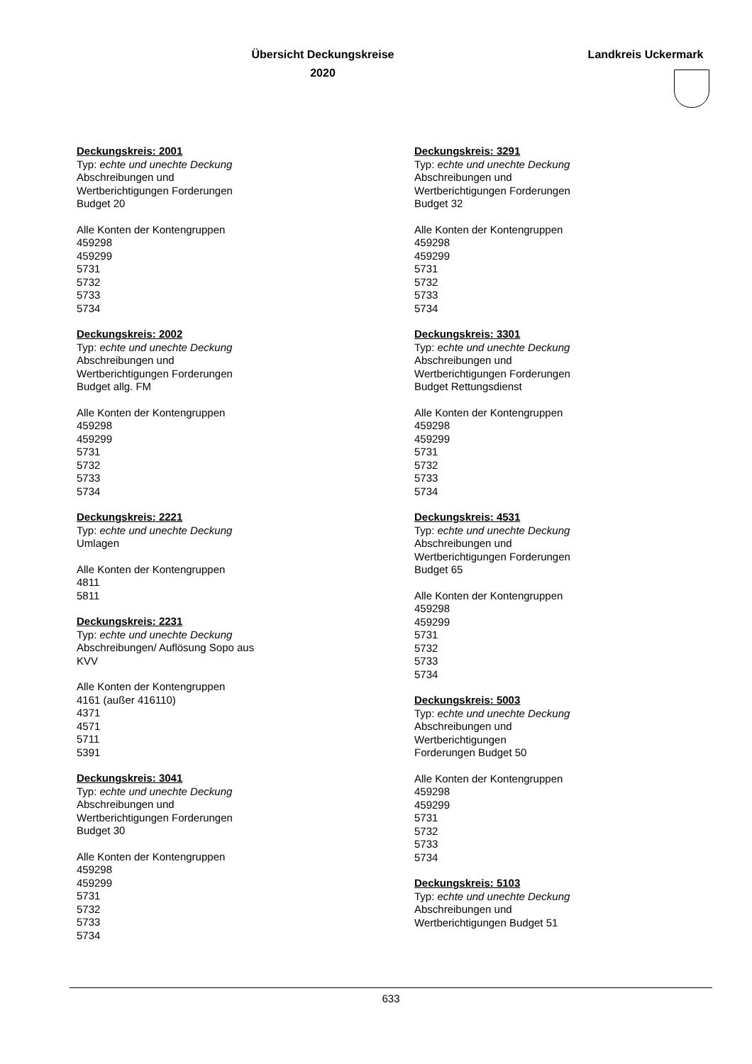Übersicht Deckungskreise
2020
Landkreis Uckermark
Deckungskreis: 2001
Typ: echte und unechte Deckung
Abschreibungen und
Wertberichtigungen Forderungen
Budget 20
Alle Konten der Kontengruppen
459298
459299
5731
5732
5733
5734
Deckungskreis: 2002
Typ: echte und unechte Deckung
Abschreibungen und
Wertberichtigungen Forderungen
Budget allg. FM
Alle Konten der Kontengruppen
459298
459299
5731
5732
5733
5734
Deckungskreis: 2221
Typ: echte und unechte Deckung
Umlagen
Alle Konten der Kontengruppen
4811
5811
Deckungskreis: 2231
Typ: echte und unechte Deckung
Abschreibungen/ Auflösung Sopo aus
KVV
Alle Konten der Kontengruppen
4161 (außer 416110)
4371
4571
5711
5391
Deckungskreis: 3041
Typ: echte und unechte Deckung
Abschreibungen und
Wertberichtigungen Forderungen
Budget 30
Alle Konten der Kontengruppen
459298
459299
5731
5732
5733
5734
Deckungskreis: 3291
Typ: echte und unechte Deckung
Abschreibungen und
Wertberichtigungen Forderungen
Budget 32
Alle Konten der Kontengruppen
459298
459299
5731
5732
5733
5734
Deckungskreis: 3301
Typ: echte und unechte Deckung
Abschreibungen und
Wertberichtigungen Forderungen
Budget Rettungsdienst
Alle Konten der Kontengruppen
459298
459299
5731
5732
5733
5734
Deckungskreis: 4531
Typ: echte und unechte Deckung
Abschreibungen und
Wertberichtigungen Forderungen
Budget 65
Alle Konten der Kontengruppen
459298
459299
5731
5732
5733
5734
Deckungskreis: 5003
Typ: echte und unechte Deckung
Abschreibungen und
Wertberichtigungen
Forderungen Budget 50
Alle Konten der Kontengruppen
459298
459299
5731
5732
5733
5734
Deckungskreis: 5103
Typ: echte und unechte Deckung
Abschreibungen und
Wertberichtigungen Budget 51
633